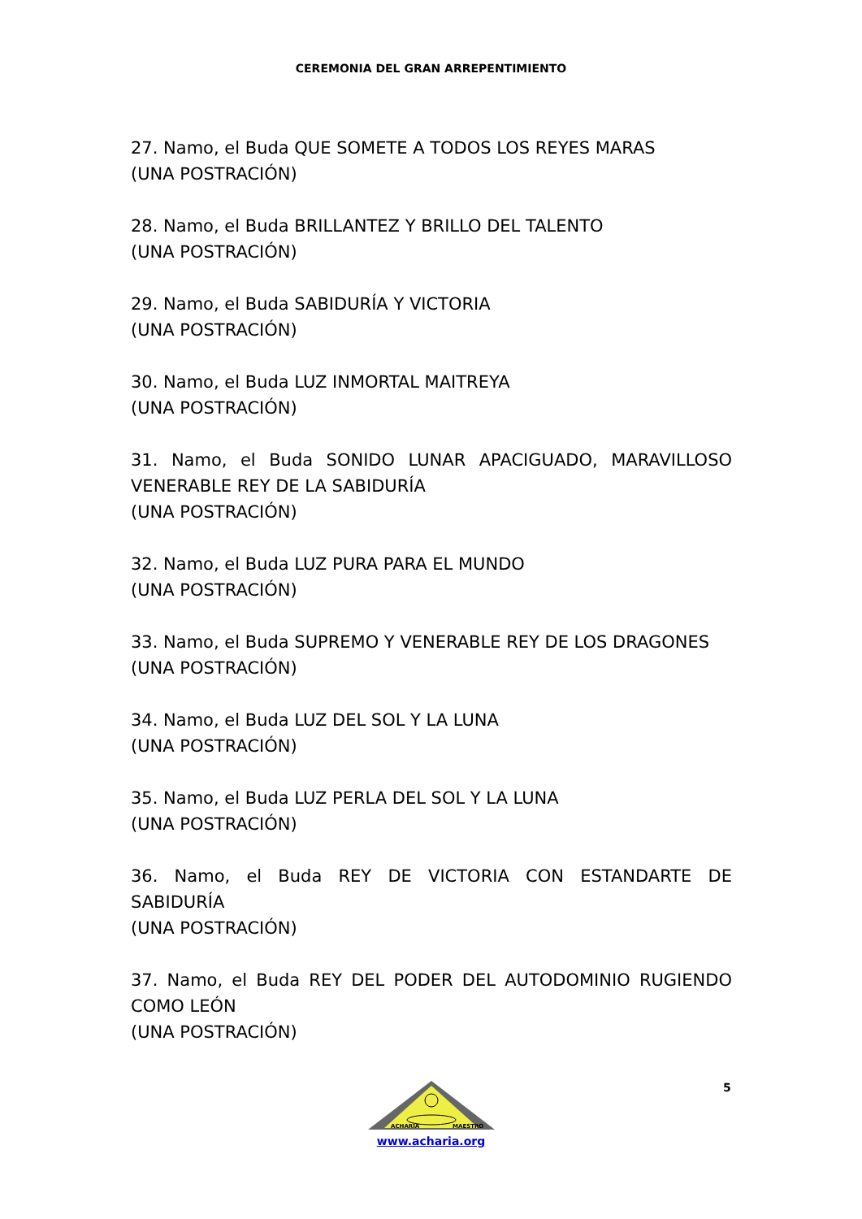CEREMONIA DEL GRAN ARREPENTIMIENTO
27. Namo, el Buda QUE SOMETE A TODOS LOS REYES MARAS
(UNA POSTRACIÓN)
28. Namo, el Buda BRILLANTEZ Y BRILLO DEL TALENTO
(UNA POSTRACIÓN)
29. Namo, el Buda SABIDURÍA Y VICTORIA
(UNA POSTRACIÓN)
30. Namo, el Buda LUZ INMORTAL MAITREYA
(UNA POSTRACIÓN)
31. Namo, el Buda SONIDO LUNAR APACIGUADO, MARAVILLOSO VENERABLE REY DE LA SABIDURÍA
(UNA POSTRACIÓN)
32. Namo, el Buda LUZ PURA PARA EL MUNDO
(UNA POSTRACIÓN)
33. Namo, el Buda SUPREMO Y VENERABLE REY DE LOS DRAGONES
(UNA POSTRACIÓN)
34. Namo, el Buda LUZ DEL SOL Y LA LUNA
(UNA POSTRACIÓN)
35. Namo, el Buda LUZ PERLA DEL SOL Y LA LUNA
(UNA POSTRACIÓN)
36. Namo, el Buda REY DE VICTORIA CON ESTANDARTE DE SABIDURÍA
(UNA POSTRACIÓN)
37. Namo, el Buda REY DEL PODER DEL AUTODOMINIO RUGIENDO COMO LEÓN
(UNA POSTRACIÓN)
5
ACHARIA
MAESTRO
www.acharia.org